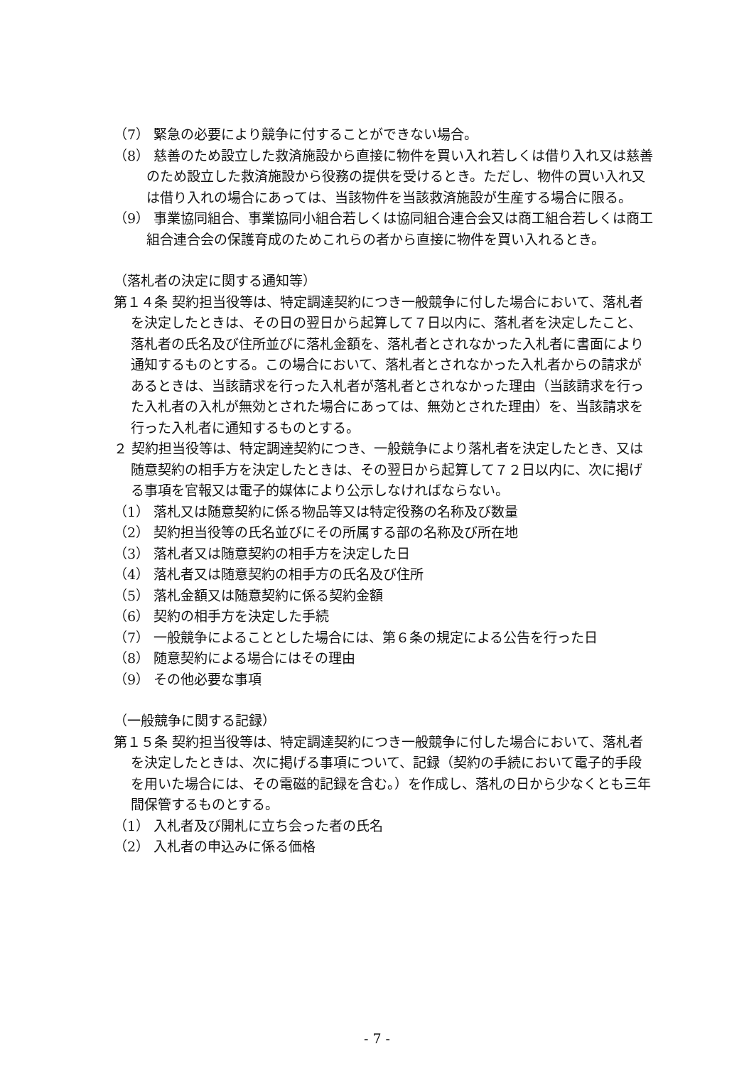（7） 緊急の必要により競争に付することができない場合。
（8） 慈善のため設立した救済施設から直接に物件を買い入れ若しくは借り入れ又は慈善のため設立した救済施設から役務の提供を受けるとき。ただし、物件の買い入れ又は借り入れの場合にあっては、当該物件を当該救済施設が生産する場合に限る。
（9） 事業協同組合、事業協同小組合若しくは協同組合連合会又は商工組合若しくは商工組合連合会の保護育成のためこれらの者から直接に物件を買い入れるとき。
（落札者の決定に関する通知等）
第１４条 契約担当役等は、特定調達契約につき一般競争に付した場合において、落札者を決定したときは、その日の翌日から起算して７日以内に、落札者を決定したこと、落札者の氏名及び住所並びに落札金額を、落札者とされなかった入札者に書面により通知するものとする。この場合において、落札者とされなかった入札者からの請求があるときは、当該請求を行った入札者が落札者とされなかった理由（当該請求を行った入札者の入札が無効とされた場合にあっては、無効とされた理由）を、当該請求を行った入札者に通知するものとする。
２ 契約担当役等は、特定調達契約につき、一般競争により落札者を決定したとき、又は随意契約の相手方を決定したときは、その翌日から起算して７２日以内に、次に掲げる事項を官報又は電子的媒体により公示しなければならない。
（1） 落札又は随意契約に係る物品等又は特定役務の名称及び数量
（2） 契約担当役等の氏名並びにその所属する部の名称及び所在地
（3） 落札者又は随意契約の相手方を決定した日
（4） 落札者又は随意契約の相手方の氏名及び住所
（5） 落札金額又は随意契約に係る契約金額
（6） 契約の相手方を決定した手続
（7） 一般競争によることとした場合には、第６条の規定による公告を行った日
（8） 随意契約による場合にはその理由
（9） その他必要な事項
（一般競争に関する記録）
第１５条 契約担当役等は、特定調達契約につき一般競争に付した場合において、落札者を決定したときは、次に掲げる事項について、記録（契約の手続において電子的手段を用いた場合には、その電磁的記録を含む。）を作成し、落札の日から少なくとも三年間保管するものとする。
（1） 入札者及び開札に立ち会った者の氏名
（2） 入札者の申込みに係る価格
- 7 -